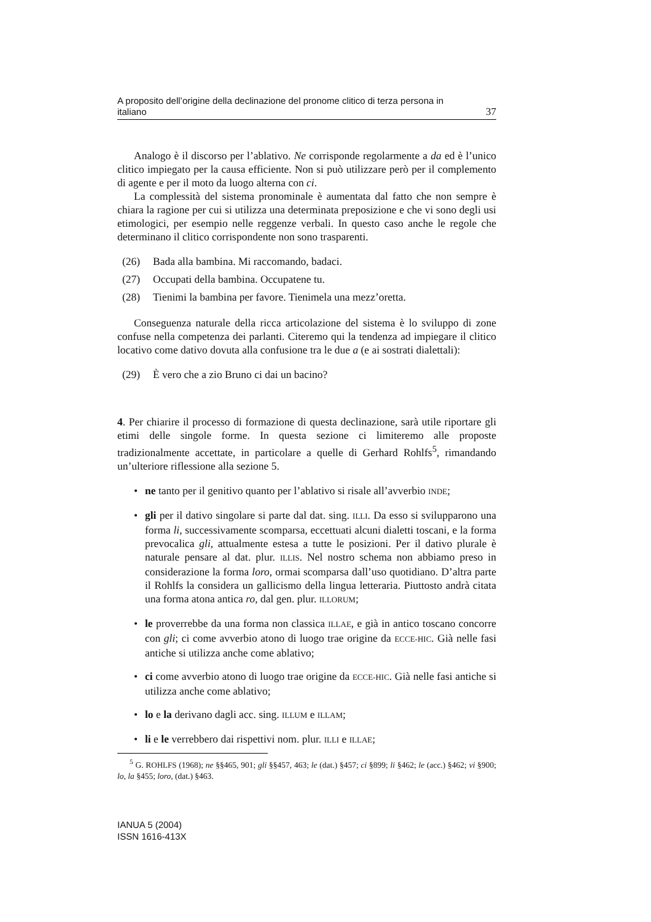A proposito dell’origine della declinazione del pronome clitico di terza persona in
italiano 37
Analogo è il discorso per l’ablativo. Ne corrisponde regolarmente a da ed è l’unico clitico impiegato per la causa efficiente. Non si può utilizzare però per il complemento di agente e per il moto da luogo alterna con ci.
La complessità del sistema pronominale è aumentata dal fatto che non sempre è chiara la ragione per cui si utilizza una determinata preposizione e che vi sono degli usi etimologici, per esempio nelle reggenze verbali. In questo caso anche le regole che determinano il clitico corrispondente non sono trasparenti.
(26) Bada alla bambina. Mi raccomando, badaci.
(27) Occupati della bambina. Occupatene tu.
(28) Tienimi la bambina per favore. Tienimela una mezz’oretta.
Conseguenza naturale della ricca articolazione del sistema è lo sviluppo di zone confuse nella competenza dei parlanti. Citeremo qui la tendenza ad impiegare il clitico locativo come dativo dovuta alla confusione tra le due a (e ai sostrati dialettali):
(29) È vero che a zio Bruno ci dai un bacino?
4. Per chiarire il processo di formazione di questa declinazione, sarà utile riportare gli etimi delle singole forme. In questa sezione ci limiteremo alle proposte tradizionalmente accettate, in particolare a quelle di Gerhard Rohlfs<sup>5</sup>, rimandando un’ulteriore riflessione alla sezione 5.
• ne tanto per il genitivo quanto per l’ablativo si risale all’avverbio INDE;
• gli per il dativo singolare si parte dal dat. sing. ILLI. Da esso si svilupparono una forma li, successivamente scomparsa, eccettuati alcuni dialetti toscani, e la forma prevocalica gli, attualmente estesa a tutte le posizioni. Per il dativo plurale è naturale pensare al dat. plur. ILLIS. Nel nostro schema non abbiamo preso in considerazione la forma loro, ormai scomparsa dall’uso quotidiano. D’altra parte il Rohlfs la considera un gallicismo della lingua letteraria. Piuttosto andrà citata una forma atona antica ro, dal gen. plur. ILLORUM;
• le proverrebbe da una forma non classica ILLAE, e già in antico toscano concorre con gli; ci come avverbio atono di luogo trae origine da ECCE-HIC. Già nelle fasi antiche si utilizza anche come ablativo;
• ci come avverbio atono di luogo trae origine da ECCE-HIC. Già nelle fasi antiche si utilizza anche come ablativo;
• lo e la derivano dagli acc. sing. ILLUM e ILLAM;
• li e le verrebbero dai rispettivi nom. plur. ILLI e ILLAE;
<sup>5</sup> G. ROHLFS (1968); ne §§465, 901; gli §§457, 463; le (dat.) §457; ci §899; li §462; le (acc.) §462; vi §900; lo, la §455; loro, (dat.) §463.
IANUA 5 (2004)
ISSN 1616-413X